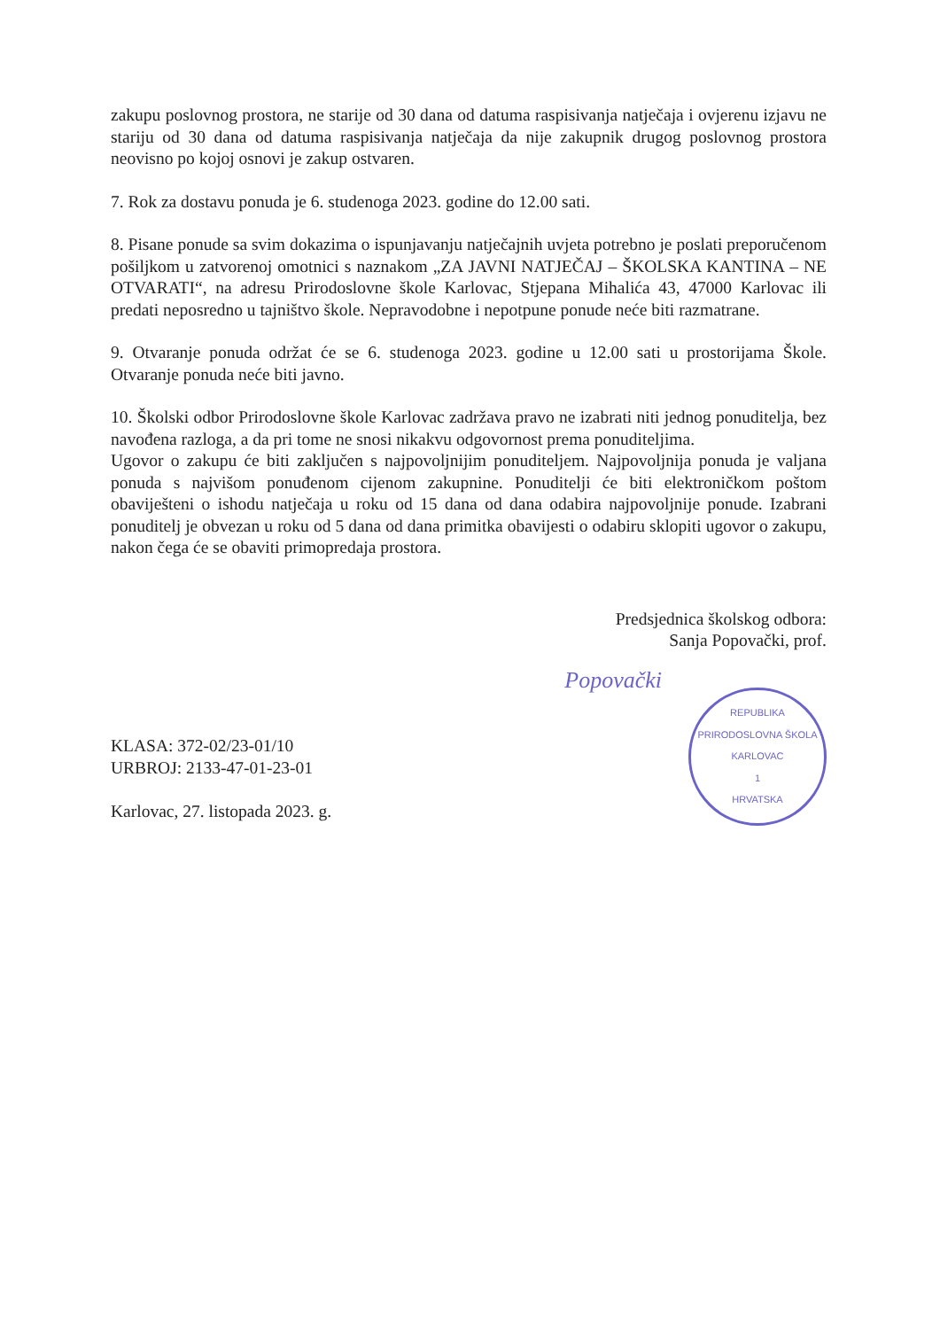zakupu poslovnog prostora, ne starije od 30 dana od datuma raspisivanja natječaja i ovjerenu izjavu ne stariju od 30 dana od datuma raspisivanja natječaja da nije zakupnik drugog poslovnog prostora neovisno po kojoj osnovi je zakup ostvaren.
7. Rok za dostavu ponuda je 6. studenoga 2023. godine do 12.00 sati.
8. Pisane ponude sa svim dokazima o ispunjavanju natječajnih uvjeta potrebno je poslati preporučenom pošiljkom u zatvorenoj omotnici s naznakom „ZA JAVNI NATJEČAJ – ŠKOLSKA KANTINA – NE OTVARATI“, na adresu Prirodoslovne škole Karlovac, Stjepana Mihalića 43, 47000 Karlovac ili predati neposredno u tajništvo škole. Nepravodobne i nepotpune ponude neće biti razmatrane.
9. Otvaranje ponuda održat će se 6. studenoga 2023. godine u 12.00 sati u prostorijama Škole. Otvaranje ponuda neće biti javno.
10. Školski odbor Prirodoslovne škole Karlovac zadržava pravo ne izabrati niti jednog ponuditelja, bez navođena razloga, a da pri tome ne snosi nikakvu odgovornost prema ponuditeljima.
Ugovor o zakupu će biti zaključen s najpovoljnijim ponuditeljem. Najpovoljnija ponuda je valjana ponuda s najvišom ponuđenom cijenom zakupnine. Ponuditelji će biti elektroničkom poštom obaviješteni o ishodu natječaja u roku od 15 dana od dana odabira najpovoljnije ponude. Izabrani ponuditelj je obvezan u roku od 5 dana od dana primitka obavijesti o odabiru sklopiti ugovor o zakupu, nakon čega će se obaviti primopredaja prostora.
Predsjednica školskog odbora:
Sanja Popovački, prof.
KLASA: 372-02/23-01/10
URBROJ: 2133-47-01-23-01
Karlovac, 27. listopada 2023. g.
Popovački
REPUBLIKA
PRIRODOSLOVNA ŠKOLA
KARLOVAC
1
HRVATSKA